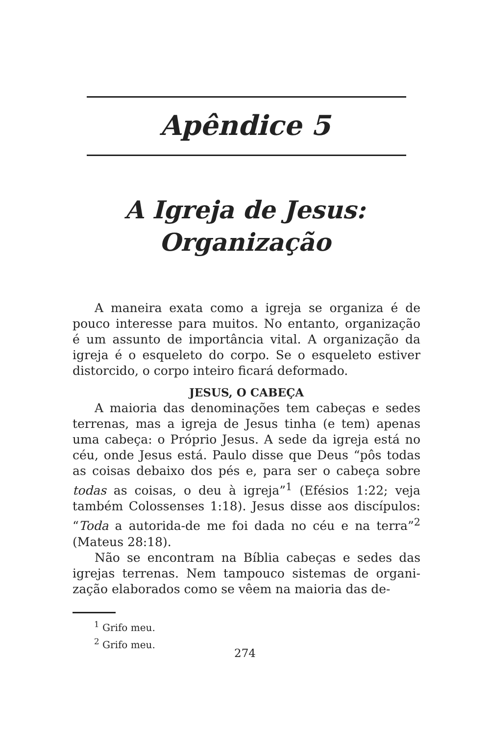Apêndice 5
A Igreja de Jesus:
Organização
A maneira exata como a igreja se organiza é de pouco interesse para muitos. No entanto, organização é um assunto de importância vital. A organização da igreja é o esqueleto do corpo. Se o esqueleto estiver distorcido, o corpo inteiro ficará deformado.
JESUS, O CABEÇA
A maioria das denominações tem cabeças e sedes terrenas, mas a igreja de Jesus tinha (e tem) apenas uma cabeça: o Próprio Jesus. A sede da igreja está no céu, onde Jesus está. Paulo disse que Deus “pôs todas as coisas debaixo dos pés e, para ser o cabeça sobre todas as coisas, o deu à igreja”<sup>1</sup> (Efésios 1:22; veja também Colossenses 1:18). Jesus disse aos discípulos: “Toda a autorida-de me foi dada no céu e na terra”<sup>2</sup> (Mateus 28:18).
Não se encontram na Bíblia cabeças e sedes das igrejas terrenas. Nem tampouco sistemas de organi-zação elaborados como se vêem na maioria das de-
<sup>1</sup> Grifo meu.
<sup>2</sup> Grifo meu.
274